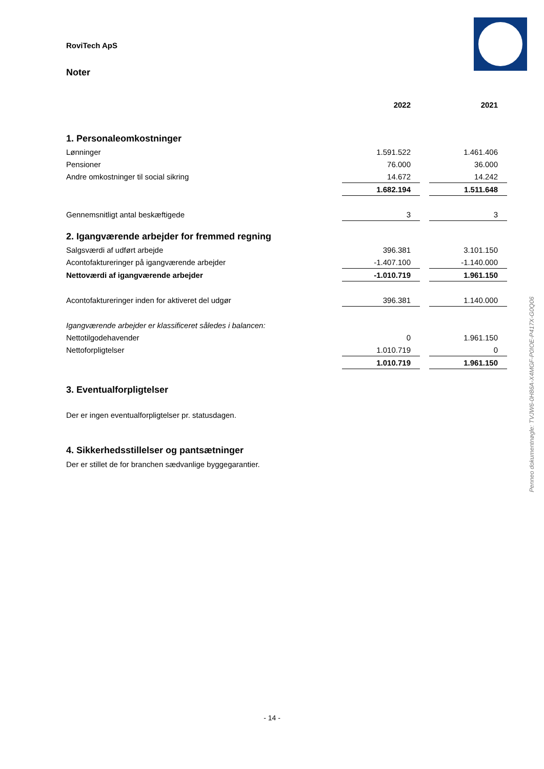RoviTech ApS
Noter
| | 2022 | | 2021 |
| --- | --- | --- | --- |
| 1. Personaleomkostninger | | | |
| Lønninger | 1.591.522 | | 1.461.406 |
| Pensioner | 76.000 | | 36.000 |
| Andre omkostninger til social sikring | 14.672 | | 14.242 |
| | 1.682.194 | | 1.511.648 |
| Gennemsnitligt antal beskæftigede | 3 | | 3 |
| 2. Igangværende arbejder for fremmed regning | | | |
| Salgsværdi af udført arbejde | 396.381 | | 3.101.150 |
| Acontofaktureringer på igangværende arbejder | -1.407.100 | | -1.140.000 |
| Nettoværdi af igangværende arbejder | -1.010.719 | | 1.961.150 |
| Acontofaktureringer inden for aktiveret del udgør | 396.381 | | 1.140.000 |
| Igangværende arbejder er klassificeret således i balancen: | | | |
| Nettotilgodehavender | 0 | | 1.961.150 |
| Nettoforpligtelser | 1.010.719 | | 0 |
| | 1.010.719 | | 1.961.150 |
3. Eventualforpligtelser
Der er ingen eventualforpligtelser pr. statusdagen.
4. Sikkerhedsstillelser og pantsætninger
Der er stillet de for branchen sædvanlige byggegarantier.
Penneo dokumentnøgle: TVJW6-0H86A-X4MGF-P0IOE-P417X-G0Q06
- 14 -